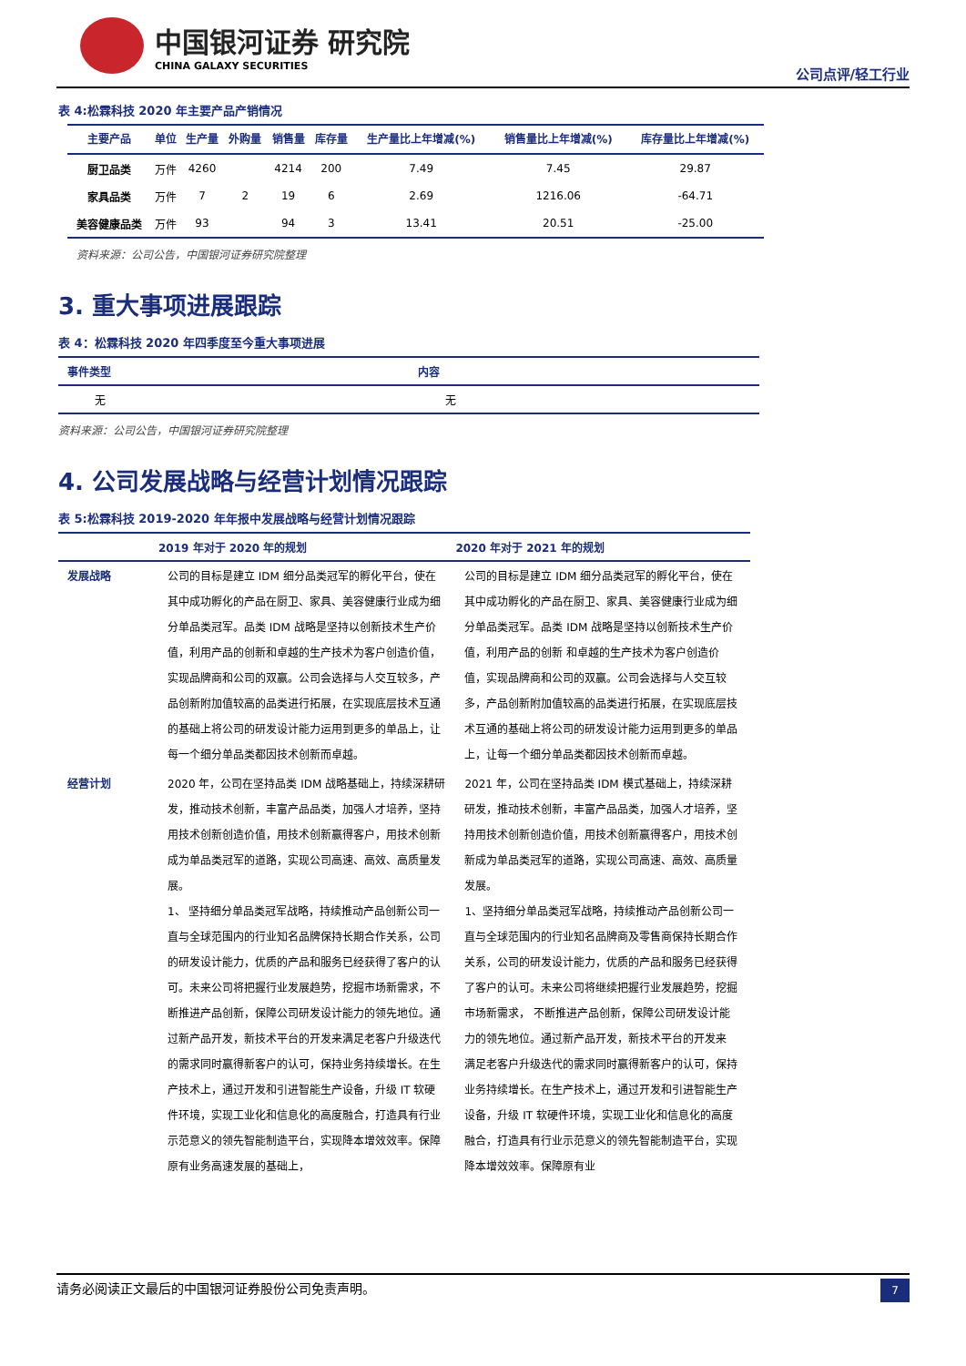中国银河证券 研究院
CHINA GALAXY SECURITIES
公司点评/轻工行业
表 4:松霖科技 2020 年主要产品产销情况
| 主要产品 | 单位 | 生产量 | 外购量 | 销售量 | 库存量 | 生产量比上年增减(%) | 销售量比上年增减(%) | 库存量比上年增减(%) |
| --- | --- | --- | --- | --- | --- | --- | --- | --- |
| 厨卫品类 | 万件 | 4260 | | 4214 | 200 | 7.49 | 7.45 | 29.87 |
| 家具品类 | 万件 | 7 | 2 | 19 | 6 | 2.69 | 1216.06 | -64.71 |
| 美容健康品类 | 万件 | 93 | | 94 | 3 | 13.41 | 20.51 | -25.00 |
资料来源：公司公告，中国银河证券研究院整理
3. 重大事项进展跟踪
表 4：松霖科技 2020 年四季度至今重大事项进展
| 事件类型 | 内容 |
| --- | --- |
| 无 | 无 |
资料来源：公司公告，中国银河证券研究院整理
4. 公司发展战略与经营计划情况跟踪
表 5:松霖科技 2019-2020 年年报中发展战略与经营计划情况跟踪
| | 2019 年对于 2020 年的规划 | 2020 年对于 2021 年的规划 |
| --- | --- | --- |
| 发展战略 | 公司的目标是建立 IDM 细分品类冠军的孵化平台，使在其中成功孵化的产品在厨卫、家具、美容健康行业成为细分单品类冠军。品类 IDM 战略是坚持以创新技术生产价值，利用产品的创新和卓越的生产技术为客户创造价值，实现品牌商和公司的双赢。公司会选择与人交互较多，产品创新附加值较高的品类进行拓展，在实现底层技术互通的基础上将公司的研发设计能力运用到更多的单品上，让每一个细分单品类都因技术创新而卓越。 | 公司的目标是建立 IDM 细分品类冠军的孵化平台，使在其中成功孵化的产品在厨卫、家具、美容健康行业成为细分单品类冠军。品类 IDM 战略是坚持以创新技术生产价值，利用产品的创新 和卓越的生产技术为客户创造价值，实现品牌商和公司的双赢。公司会选择与人交互较多，产品创新附加值较高的品类进行拓展，在实现底层技术互通的基础上将公司的研发设计能力运用到更多的单品上，让每一个细分单品类都因技术创新而卓越。 |
| 经营计划 | 2020 年，公司在坚持品类 IDM 战略基础上，持续深耕研发，推动技术创新，丰富产品品类，加强人才培养，坚持用技术创新创造价值，用技术创新赢得客户，用技术创新成为单品类冠军的道路，实现公司高速、高效、高质量发展。 1、 坚持细分单品类冠军战略，持续推动产品创新公司一直与全球范围内的行业知名品牌保持长期合作关系，公司的研发设计能力，优质的产品和服务已经获得了客户的认可。未来公司将把握行业发展趋势，挖掘市场新需求，不断推进产品创新，保障公司研发设计能力的领先地位。通过新产品开发，新技术平台的开发来满足老客户升级迭代的需求同时赢得新客户的认可，保持业务持续增长。在生产技术上，通过开发和引进智能生产设备，升级 IT 软硬件环境，实现工业化和信息化的高度融合，打造具有行业示范意义的领先智能制造平台，实现降本增效效率。保障原有业务高速发展的基础上， | 2021 年，公司在坚持品类 IDM 模式基础上，持续深耕研发，推动技术创新，丰富产品品类，加强人才培养，坚持用技术创新创造价值，用技术创新赢得客户，用技术创新成为单品类冠军的道路，实现公司高速、高效、高质量发展。 1、坚持细分单品类冠军战略，持续推动产品创新公司一直与全球范围内的行业知名品牌商及零售商保持长期合作关系，公司的研发设计能力，优质的产品和服务已经获得了客户的认可。未来公司将继续把握行业发展趋势，挖掘市场新需求， 不断推进产品创新，保障公司研发设计能力的领先地位。通过新产品开发，新技术平台的开发来 满足老客户升级迭代的需求同时赢得新客户的认可，保持业务持续增长。在生产技术上，通过开发和引进智能生产设备，升级 IT 软硬件环境，实现工业化和信息化的高度融合，打造具有行业示范意义的领先智能制造平台，实现降本增效效率。保障原有业 |
请务必阅读正文最后的中国银河证券股份公司免责声明。 7